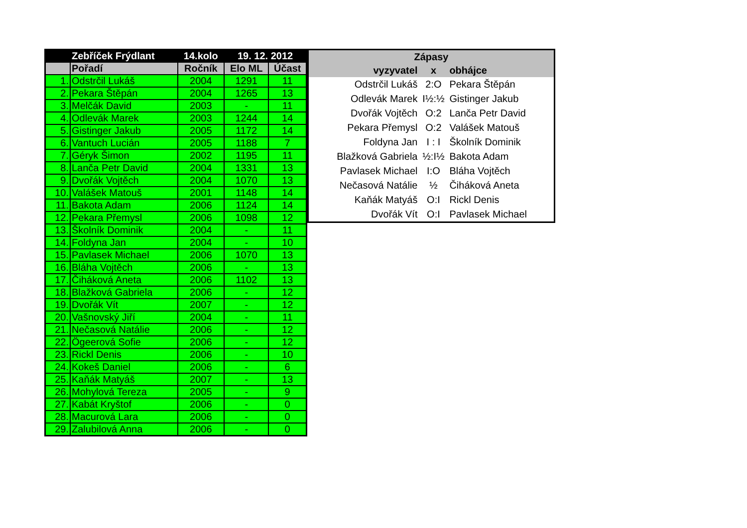| | Zebříček Frýdlant | 14.kolo | 19. 12. 2012 | |
| --- | --- | --- | --- | --- |
| | Pořadí | Ročník | Elo ML | Účast |
| 1. | Odstrčil Lukáš | 2004 | 1291 | 11 |
| 2. | Pekara Štěpán | 2004 | 1265 | 13 |
| 3. | Melčák David | 2003 | - | 11 |
| 4. | Odlevák Marek | 2003 | 1244 | 14 |
| 5. | Gistinger Jakub | 2005 | 1172 | 14 |
| 6. | Vantuch Lucián | 2005 | 1188 | 7 |
| 7. | Géryk Šimon | 2002 | 1195 | 11 |
| 8. | Lanča Petr David | 2004 | 1331 | 13 |
| 9. | Dvořák Vojtěch | 2004 | 1070 | 13 |
| 10. | Valášek Matouš | 2001 | 1148 | 14 |
| 11. | Bakota Adam | 2006 | 1124 | 14 |
| 12. | Pekara Přemysl | 2006 | 1098 | 12 |
| 13. | Školník Dominik | 2004 | - | 11 |
| 14. | Foldyna Jan | 2004 | - | 10 |
| 15. | Pavlasek Michael | 2006 | 1070 | 13 |
| 16. | Bláha Vojtěch | 2006 | - | 13 |
| 17. | Čiháková Aneta | 2006 | 1102 | 13 |
| 18. | Blažková Gabriela | 2006 | - | 12 |
| 19. | Dvořák Vít | 2007 | - | 12 |
| 20. | Vašnovský Jiří | 2004 | - | 11 |
| 21. | Nečasová Natálie | 2006 | - | 12 |
| 22. | Ögeerová Sofie | 2006 | - | 12 |
| 23. | Rickl Denis | 2006 | - | 10 |
| 24. | Kokeš Daniel | 2006 | - | 6 |
| 25. | Kaňák Matyáš | 2007 | - | 13 |
| 26. | Mohylová Tereza | 2005 | - | 9 |
| 27. | Kabát Kryštof | 2006 | - | 0 |
| 28. | Macurová Lara | 2006 | - | 0 |
| 29. | Zalubilová Anna | 2006 | - | 0 |
| Zápasy | | |
| --- | --- | --- |
| vyzyvatel | x | obhájce |
| Odstrčil Lukáš | 2:O | Pekara Štěpán |
| Odlevák Marek | I½:½ | Gistinger Jakub |
| Dvořák Vojtěch | O:2 | Lanča Petr David |
| Pekara Přemysl | O:2 | Valášek Matouš |
| Foldyna Jan | I : I | Školník Dominik |
| Blažková Gabriela | ½:I½ | Bakota Adam |
| Pavlasek Michael | I:O | Bláha Vojtěch |
| Nečasová Natálie | ½ | Čiháková Aneta |
| Kaňák Matyáš | O:I | Rickl Denis |
| Dvořák Vít | O:I | Pavlasek Michael |